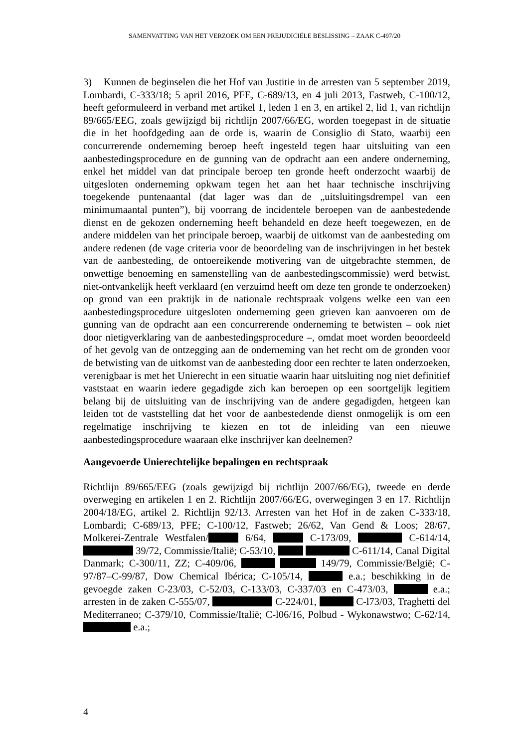SAMENVATTING VAN HET VERZOEK OM EEN PREJUDICIËLE BESLISSING – ZAAK C-497/20
3) Kunnen de beginselen die het Hof van Justitie in de arresten van 5 september 2019, Lombardi, C-333/18; 5 april 2016, PFE, C-689/13, en 4 juli 2013, Fastweb, C-100/12, heeft geformuleerd in verband met artikel 1, leden 1 en 3, en artikel 2, lid 1, van richtlijn 89/665/EEG, zoals gewijzigd bij richtlijn 2007/66/EG, worden toegepast in de situatie die in het hoofdgeding aan de orde is, waarin de Consiglio di Stato, waarbij een concurrerende onderneming beroep heeft ingesteld tegen haar uitsluiting van een aanbestedingsprocedure en de gunning van de opdracht aan een andere onderneming, enkel het middel van dat principale beroep ten gronde heeft onderzocht waarbij de uitgesloten onderneming opkwam tegen het aan het haar technische inschrijving toegekende puntenaantal (dat lager was dan de „uitsluitingsdrempel van een minimumaantal punten”), bij voorrang de incidentele beroepen van de aanbestedende dienst en de gekozen onderneming heeft behandeld en deze heeft toegewezen, en de andere middelen van het principale beroep, waarbij de uitkomst van de aanbesteding om andere redenen (de vage criteria voor de beoordeling van de inschrijvingen in het bestek van de aanbesteding, de ontoereikende motivering van de uitgebrachte stemmen, de onwettige benoeming en samenstelling van de aanbestedingscommissie) werd betwist, niet-ontvankelijk heeft verklaard (en verzuimd heeft om deze ten gronde te onderzoeken) op grond van een praktijk in de nationale rechtspraak volgens welke een van een aanbestedingsprocedure uitgesloten onderneming geen grieven kan aanvoeren om de gunning van de opdracht aan een concurrerende onderneming te betwisten – ook niet door nietigverklaring van de aanbestedingsprocedure –, omdat moet worden beoordeeld of het gevolg van de ontzegging aan de onderneming van het recht om de gronden voor de betwisting van de uitkomst van de aanbesteding door een rechter te laten onderzoeken, verenigbaar is met het Unierecht in een situatie waarin haar uitsluiting nog niet definitief vaststaat en waarin iedere gegadigde zich kan beroepen op een soortgelijk legitiem belang bij de uitsluiting van de inschrijving van de andere gegadigden, hetgeen kan leiden tot de vaststelling dat het voor de aanbestedende dienst onmogelijk is om een regelmatige inschrijving te kiezen en tot de inleiding van een nieuwe aanbestedingsprocedure waaraan elke inschrijver kan deelnemen?
Aangevoerde Unierechtelijke bepalingen en rechtspraak
Richtlijn 89/665/EEG (zoals gewijzigd bij richtlijn 2007/66/EG), tweede en derde overweging en artikelen 1 en 2. Richtlijn 2007/66/EG, overwegingen 3 en 17. Richtlijn 2004/18/EG, artikel 2. Richtlijn 92/13. Arresten van het Hof in de zaken C-333/18, Lombardi; C-689/13, PFE; C-100/12, Fastweb; 26/62, Van Gend & Loos; 28/67, Molkerei-Zentrale Westfalen/ 6/64, C-173/09, C-614/14, 39/72, Commissie/Italië; C-53/10, C-611/14, Canal Digital Danmark; C-300/11, ZZ; C-409/06, 149/79, Commissie/België; C-97/87–C-99/87, Dow Chemical Ibérica; C-105/14, e.a.; beschikking in de gevoegde zaken C-23/03, C-52/03, C-133/03, C-337/03 en C-473/03, e.a.; arresten in de zaken C-555/07, C-224/01, C-l73/03, Traghetti del Mediterraneo; C-379/10, Commissie/Italië; C-l06/16, Polbud - Wykonawstwo; C-62/14, e.a.;
4